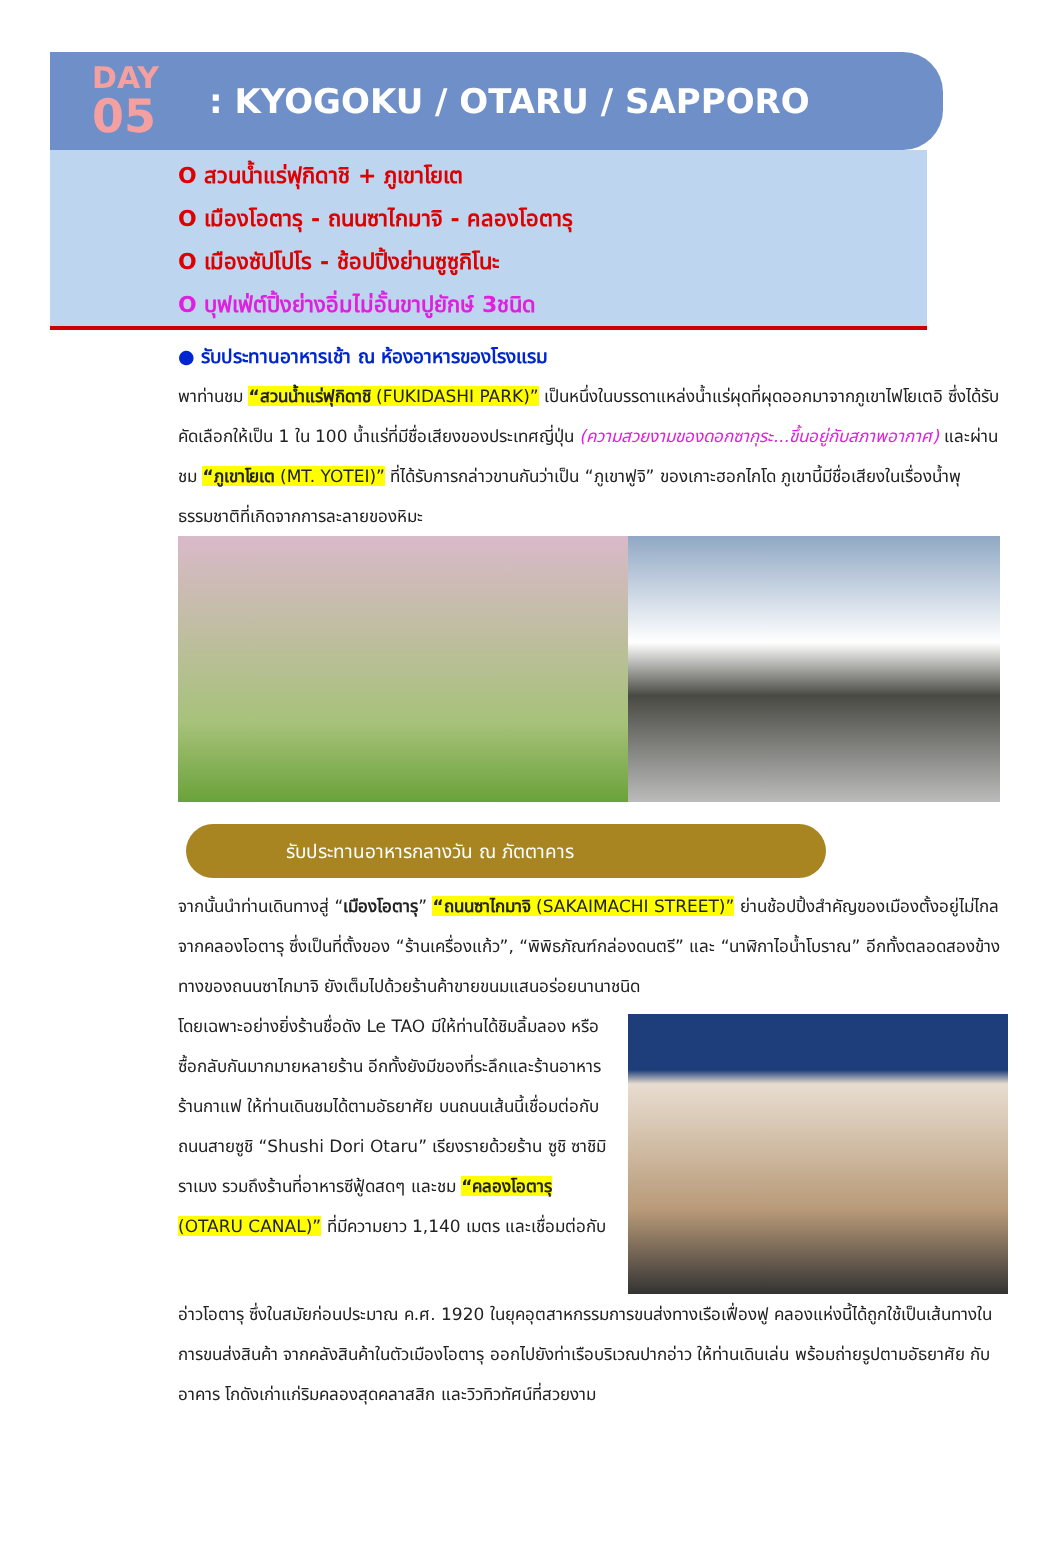DAY
05
: KYOGOKU / OTARU / SAPPORO
O สวนน้ำแร่ฟุกิดาชิ + ภูเขาโยเต
O เมืองโอตารุ - ถนนซาไกมาจิ - คลองโอตารุ
O เมืองซัปโปโร - ช้อปปิ้งย่านซูซูกิโนะ
O บุฟเฟ่ต์ปิ้งย่างอิ่มไม่อั้นขาปูยักษ์ 3ชนิด
● รับประทานอาหารเช้า ณ ห้องอาหารของโรงแรม
พาท่านชม “สวนน้ำแร่ฟุกิดาชิ (FUKIDASHI PARK)” เป็นหนึ่งในบรรดาแหล่งน้ำแร่ผุดที่ผุดออกมาจากภูเขาไฟโยเตอิ ซึ่งได้รับคัดเลือกให้เป็น 1 ใน 100 น้ำแร่ที่มีชื่อเสียงของประเทศญี่ปุ่น (ความสวยงามของดอกซากุระ...ขึ้นอยู่กับสภาพอากาศ) และผ่านชม “ภูเขาโยเต (MT. YOTEI)” ที่ได้รับการกล่าวขานกันว่าเป็น “ภูเขาฟูจิ” ของเกาะฮอกไกโด ภูเขานี้มีชื่อเสียงในเรื่องน้ำพุธรรมชาติที่เกิดจากการละลายของหิมะ
รับประทานอาหารกลางวัน ณ ภัตตาคาร
จากนั้นนำท่านเดินทางสู่ “เมืองโอตารุ” “ถนนซาไกมาจิ (SAKAIMACHI STREET)” ย่านช้อปปิ้งสำคัญของเมืองตั้งอยู่ไม่ไกลจากคลองโอตารุ ซึ่งเป็นที่ตั้งของ “ร้านเครื่องแก้ว”, “พิพิธภัณฑ์กล่องดนตรี” และ “นาฬิกาไอน้ำโบราณ” อีกทั้งตลอดสองข้างทางของถนนซาไกมาจิ ยังเต็มไปด้วยร้านค้าขายขนมแสนอร่อยนานาชนิด
โดยเฉพาะอย่างยิ่งร้านชื่อดัง Le TAO มีให้ท่านได้ชิมลิ้มลอง หรือ ซื้อกลับกันมากมายหลายร้าน อีกทั้งยังมีของที่ระลึกและร้านอาหาร ร้านกาแฟ ให้ท่านเดินชมได้ตามอัธยาศัย บนถนนเส้นนี้เชื่อมต่อกับถนนสายซูชิ “Shushi Dori Otaru” เรียงรายด้วยร้าน ซูชิ ซาชิมิ ราเมง รวมถึงร้านที่อาหารซีฟู้ดสดๆ และชม “คลองโอตารุ (OTARU CANAL)” ที่มีความยาว 1,140 เมตร และเชื่อมต่อกับ
อ่าวโอตารุ ซึ่งในสมัยก่อนประมาณ ค.ศ. 1920 ในยุคอุตสาหกรรมการขนส่งทางเรือเฟื่องฟู คลองแห่งนี้ได้ถูกใช้เป็นเส้นทางในการขนส่งสินค้า จากคลังสินค้าในตัวเมืองโอตารุ ออกไปยังท่าเรือบริเวณปากอ่าว ให้ท่านเดินเล่น พร้อมถ่ายรูปตามอัธยาศัย กับอาคาร โกดังเก่าแก่ริมคลองสุดคลาสสิก และวิวทิวทัศน์ที่สวยงาม